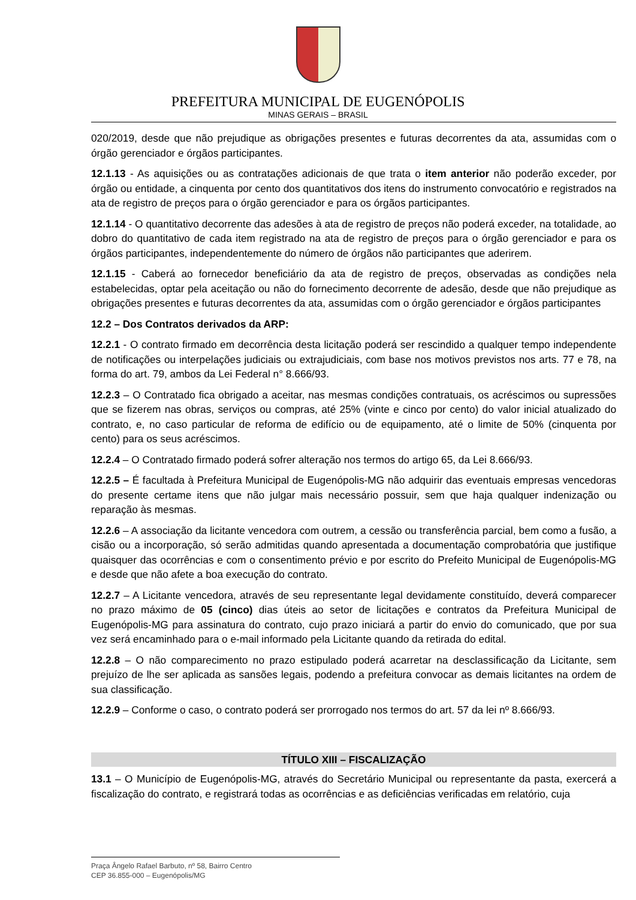PREFEITURA MUNICIPAL DE EUGENÓPOLIS
MINAS GERAIS – BRASIL
020/2019, desde que não prejudique as obrigações presentes e futuras decorrentes da ata, assumidas com o órgão gerenciador e órgãos participantes.
12.1.13 - As aquisições ou as contratações adicionais de que trata o item anterior não poderão exceder, por órgão ou entidade, a cinquenta por cento dos quantitativos dos itens do instrumento convocatório e registrados na ata de registro de preços para o órgão gerenciador e para os órgãos participantes.
12.1.14 - O quantitativo decorrente das adesões à ata de registro de preços não poderá exceder, na totalidade, ao dobro do quantitativo de cada item registrado na ata de registro de preços para o órgão gerenciador e para os órgãos participantes, independentemente do número de órgãos não participantes que aderirem.
12.1.15 - Caberá ao fornecedor beneficiário da ata de registro de preços, observadas as condições nela estabelecidas, optar pela aceitação ou não do fornecimento decorrente de adesão, desde que não prejudique as obrigações presentes e futuras decorrentes da ata, assumidas com o órgão gerenciador e órgãos participantes
12.2 – Dos Contratos derivados da ARP:
12.2.1 - O contrato firmado em decorrência desta licitação poderá ser rescindido a qualquer tempo independente de notificações ou interpelações judiciais ou extrajudiciais, com base nos motivos previstos nos arts. 77 e 78, na forma do art. 79, ambos da Lei Federal n° 8.666/93.
12.2.3 – O Contratado fica obrigado a aceitar, nas mesmas condições contratuais, os acréscimos ou supressões que se fizerem nas obras, serviços ou compras, até 25% (vinte e cinco por cento) do valor inicial atualizado do contrato, e, no caso particular de reforma de edifício ou de equipamento, até o limite de 50% (cinquenta por cento) para os seus acréscimos.
12.2.4 – O Contratado firmado poderá sofrer alteração nos termos do artigo 65, da Lei 8.666/93.
12.2.5 – É facultada à Prefeitura Municipal de Eugenópolis-MG não adquirir das eventuais empresas vencedoras do presente certame itens que não julgar mais necessário possuir, sem que haja qualquer indenização ou reparação às mesmas.
12.2.6 – A associação da licitante vencedora com outrem, a cessão ou transferência parcial, bem como a fusão, a cisão ou a incorporação, só serão admitidas quando apresentada a documentação comprobatória que justifique quaisquer das ocorrências e com o consentimento prévio e por escrito do Prefeito Municipal de Eugenópolis-MG e desde que não afete a boa execução do contrato.
12.2.7 – A Licitante vencedora, através de seu representante legal devidamente constituído, deverá comparecer no prazo máximo de 05 (cinco) dias úteis ao setor de licitações e contratos da Prefeitura Municipal de Eugenópolis-MG para assinatura do contrato, cujo prazo iniciará a partir do envio do comunicado, que por sua vez será encaminhado para o e-mail informado pela Licitante quando da retirada do edital.
12.2.8 – O não comparecimento no prazo estipulado poderá acarretar na desclassificação da Licitante, sem prejuízo de lhe ser aplicada as sansões legais, podendo a prefeitura convocar as demais licitantes na ordem de sua classificação.
12.2.9 – Conforme o caso, o contrato poderá ser prorrogado nos termos do art. 57 da lei nº 8.666/93.
TÍTULO XIII – FISCALIZAÇÃO
13.1 – O Município de Eugenópolis-MG, através do Secretário Municipal ou representante da pasta, exercerá a fiscalização do contrato, e registrará todas as ocorrências e as deficiências verificadas em relatório, cuja
Praça Ângelo Rafael Barbuto, nº 58, Bairro Centro
CEP 36.855-000 – Eugenópolis/MG